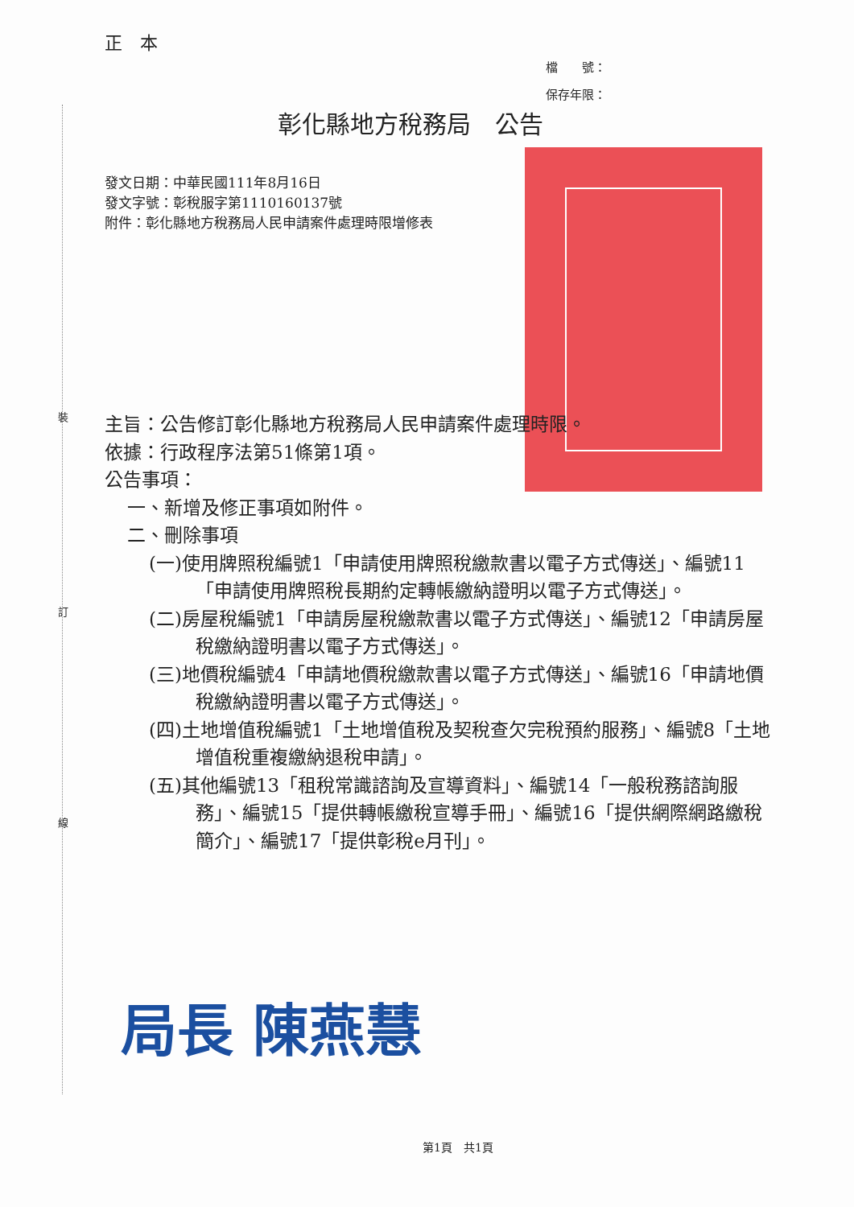正　本
檔　　號：
保存年限：
彰化縣地方稅務局　公告
發文日期：中華民國111年8月16日
發文字號：彰稅服字第1110160137號
附件：彰化縣地方稅務局人民申請案件處理時限增修表
主旨：公告修訂彰化縣地方稅務局人民申請案件處理時限。
依據：行政程序法第51條第1項。
公告事項：
一、新增及修正事項如附件。
二、刪除事項
(一)使用牌照稅編號1「申請使用牌照稅繳款書以電子方式傳送」、編號11「申請使用牌照稅長期約定轉帳繳納證明以電子方式傳送」。
(二)房屋稅編號1「申請房屋稅繳款書以電子方式傳送」、編號12「申請房屋稅繳納證明書以電子方式傳送」。
(三)地價稅編號4「申請地價稅繳款書以電子方式傳送」、編號16「申請地價稅繳納證明書以電子方式傳送」。
(四)土地增值稅編號1「土地增值稅及契稅查欠完稅預約服務」、編號8「土地增值稅重複繳納退稅申請」。
(五)其他編號13「租稅常識諮詢及宣導資料」、編號14「一般稅務諮詢服務」、編號15「提供轉帳繳稅宣導手冊」、編號16「提供網際網路繳稅簡介」、編號17「提供彰稅e月刊」。
局長 陳燕慧
第1頁　共1頁
裝
訂
線